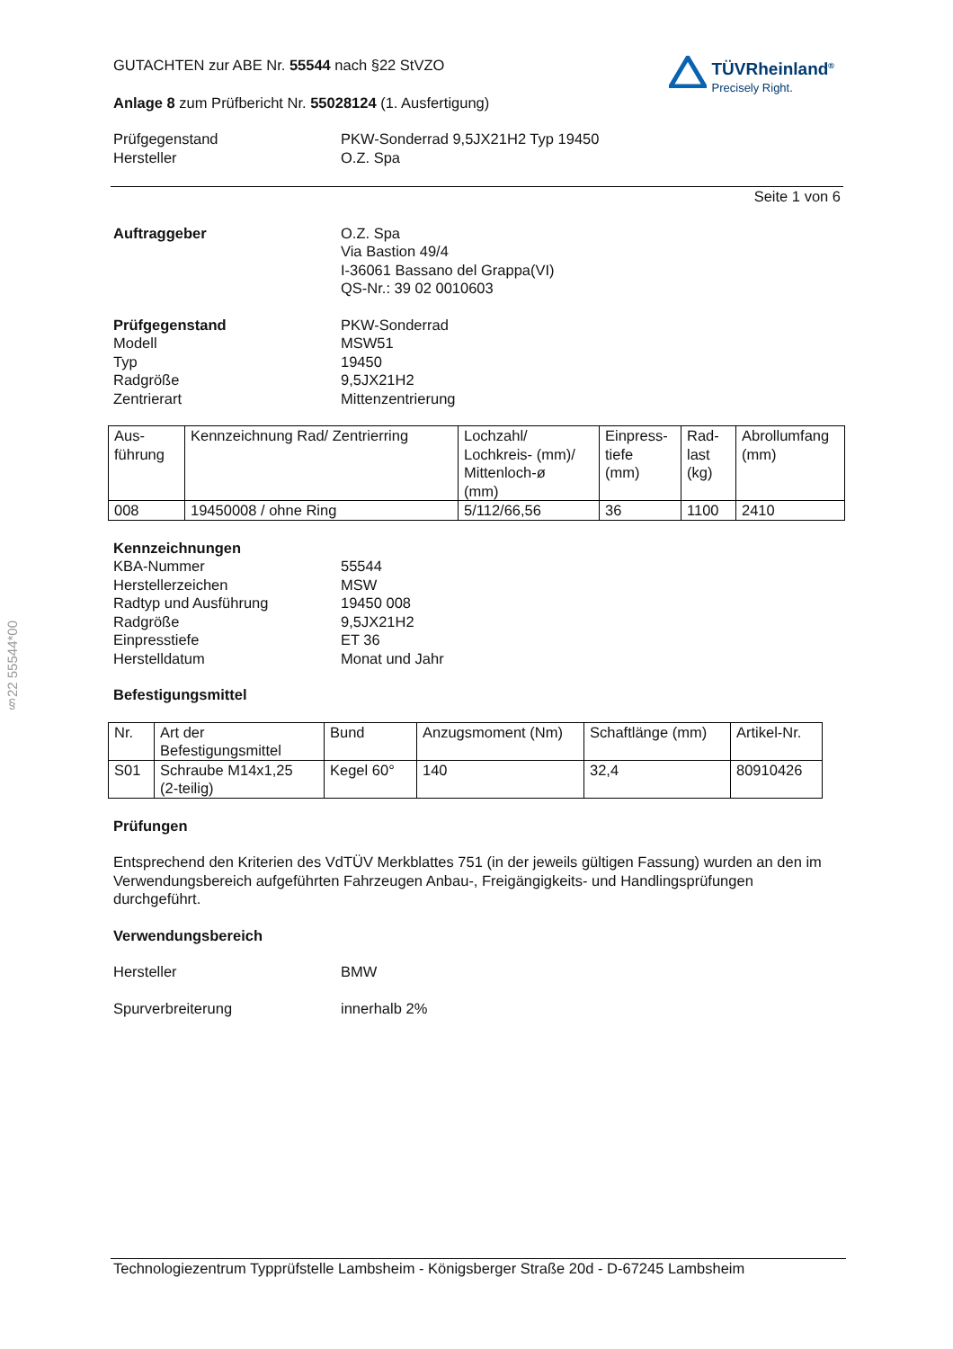§22 55544*00
GUTACHTEN zur ABE Nr. 55544 nach §22 StVZO
Anlage 8 zum Prüfbericht Nr. 55028124 (1. Ausfertigung)
TÜVRheinland<sup>®</sup>
Precisely Right.
Prüfgegenstand
PKW-Sonderrad 9,5JX21H2 Typ 19450
Hersteller
O.Z. Spa
Seite 1 von 6
Auftraggeber
O.Z. Spa
Via Bastion 49/4
I-36061 Bassano del Grappa(VI)
QS-Nr.: 39 02 0010603
Prüfgegenstand
PKW-Sonderrad
Modell
MSW51
Typ
19450
Radgröße
9,5JX21H2
Zentrierart
Mittenzentrierung
| Aus- führung | Kennzeichnung Rad/ Zentrierring | Lochzahl/ Lochkreis- (mm)/ Mittenloch-ø (mm) | Einpress- tiefe (mm) | Rad- last (kg) | Abrollumfang (mm) |
| --- | --- | --- | --- | --- | --- |
| 008 | 19450008 / ohne Ring | 5/112/66,56 | 36 | 1100 | 2410 |
Kennzeichnungen
KBA-Nummer
55544
Herstellerzeichen
MSW
Radtyp und Ausführung
19450 008
Radgröße
9,5JX21H2
Einpresstiefe
ET 36
Herstelldatum
Monat und Jahr
Befestigungsmittel
| Nr. | Art der Befestigungsmittel | Bund | Anzugsmoment (Nm) | Schaftlänge (mm) | Artikel-Nr. |
| --- | --- | --- | --- | --- | --- |
| S01 | Schraube M14x1,25 (2-teilig) | Kegel 60° | 140 | 32,4 | 80910426 |
Prüfungen
Entsprechend den Kriterien des VdTÜV Merkblattes 751 (in der jeweils gültigen Fassung) wurden an den im Verwendungsbereich aufgeführten Fahrzeugen Anbau-, Freigängigkeits- und Handlingsprüfungen durchgeführt.
Verwendungsbereich
Hersteller
BMW
Spurverbreiterung
innerhalb 2%
Technologiezentrum Typprüfstelle Lambsheim - Königsberger Straße 20d - D-67245 Lambsheim